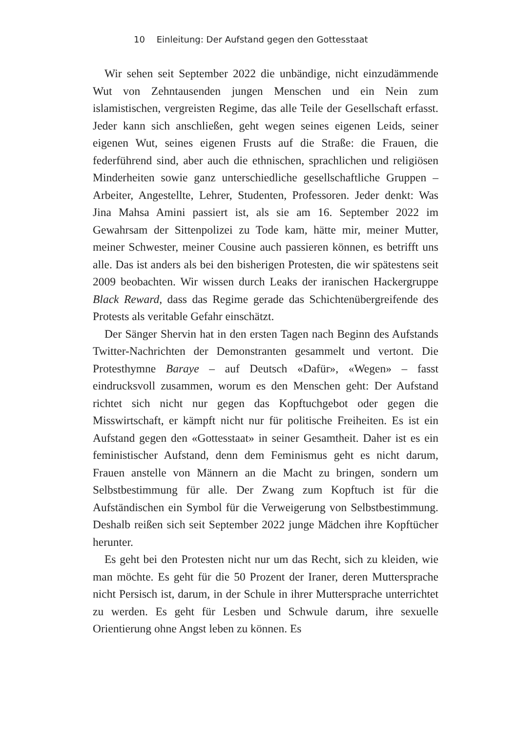10 Einleitung: Der Aufstand gegen den Gottesstaat
Wir sehen seit September 2022 die unbändige, nicht einzudämmende Wut von Zehntausenden jungen Menschen und ein Nein zum islamistischen, vergreisten Regime, das alle Teile der Gesellschaft erfasst. Jeder kann sich anschließen, geht wegen seines eigenen Leids, seiner eigenen Wut, seines eigenen Frusts auf die Straße: die Frauen, die federführend sind, aber auch die ethnischen, sprachlichen und religiösen Minderheiten sowie ganz unterschiedliche gesellschaftliche Gruppen – Arbeiter, Angestellte, Lehrer, Studenten, Professoren. Jeder denkt: Was Jina Mahsa Amini passiert ist, als sie am 16. September 2022 im Gewahrsam der Sittenpolizei zu Tode kam, hätte mir, meiner Mutter, meiner Schwester, meiner Cousine auch passieren können, es betrifft uns alle. Das ist anders als bei den bisherigen Protesten, die wir spätestens seit 2009 beobachten. Wir wissen durch Leaks der iranischen Hackergruppe Black Reward, dass das Regime gerade das Schichtenübergreifende des Protests als veritable Gefahr einschätzt.
Der Sänger Shervin hat in den ersten Tagen nach Beginn des Aufstands Twitter-Nachrichten der Demonstranten gesammelt und vertont. Die Protesthymne Baraye – auf Deutsch «Dafür», «Wegen» – fasst eindrucksvoll zusammen, worum es den Menschen geht: Der Aufstand richtet sich nicht nur gegen das Kopftuchgebot oder gegen die Misswirtschaft, er kämpft nicht nur für politische Freiheiten. Es ist ein Aufstand gegen den «Gottesstaat» in seiner Gesamtheit. Daher ist es ein feministischer Aufstand, denn dem Feminismus geht es nicht darum, Frauen anstelle von Männern an die Macht zu bringen, sondern um Selbstbestimmung für alle. Der Zwang zum Kopftuch ist für die Aufständischen ein Symbol für die Verweigerung von Selbstbestimmung. Deshalb reißen sich seit September 2022 junge Mädchen ihre Kopftücher herunter.
Es geht bei den Protesten nicht nur um das Recht, sich zu kleiden, wie man möchte. Es geht für die 50 Prozent der Iraner, deren Muttersprache nicht Persisch ist, darum, in der Schule in ihrer Muttersprache unterrichtet zu werden. Es geht für Lesben und Schwule darum, ihre sexuelle Orientierung ohne Angst leben zu können. Es